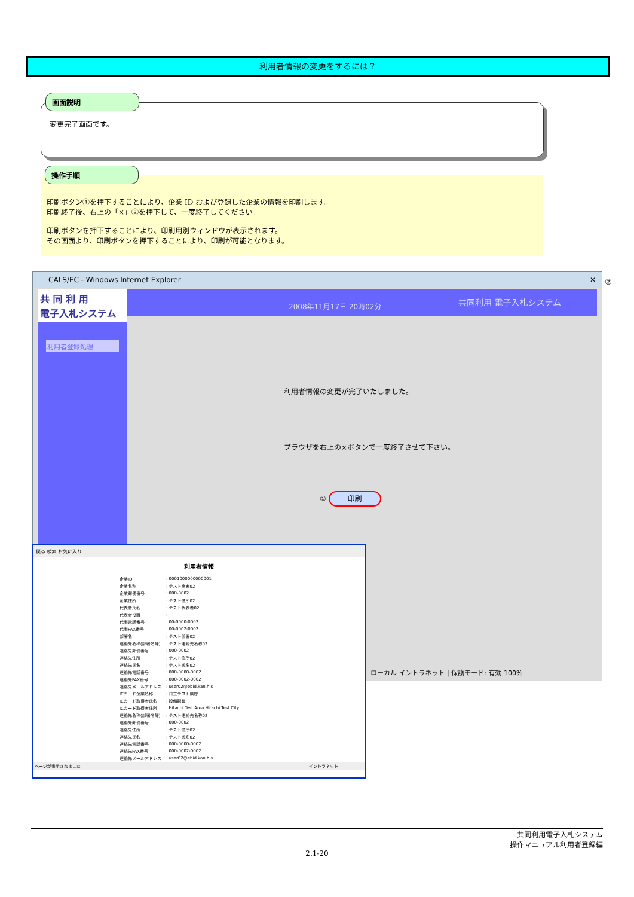利用者情報の変更をするには？
変更完了画面です。
画面説明
印刷ボタン①を押下することにより、企業 ID および登録した企業の情報を印刷します。
印刷終了後、右上の「×」②を押下して、一度終了してください。
印刷ボタンを押下することにより、印刷用別ウィンドウが表示されます。
その画面より、印刷ボタンを押下することにより、印刷が可能となります。
操作手順
CALS/EC - Windows Internet Explorer ✕
共 同 利 用
電子入札システム
利用者登録処理
2008年11月17日 20時02分 共同利用 電子入札システム
利用者情報の変更が完了いたしました。
ブラウザを右上の×ボタンで一度終了させて下さい。
① 印刷
ローカル イントラネット | 保護モード: 有効 100%
②
戻る 検索 お気に入り
利用者情報
| 企業ID | : 0001000000000001 |
| 企業名称 | : テスト業者02 |
| 企業郵便番号 | : 000-0002 |
| 企業住所 | : テスト住所02 |
| 代表者氏名 | : テスト代表者02 |
| 代表者役職 | : |
| 代表電話番号 | : 00-0000-0002 |
| 代表FAX番号 | : 00-0002-0002 |
| 部署名 | : テスト部署02 |
| 連絡先名称(部署名等) | : テスト連絡先名称02 |
| 連絡先郵便番号 | : 000-0002 |
| 連絡先住所 | : テスト住所02 |
| 連絡先氏名 | : テスト氏名02 |
| 連絡先電話番号 | : 000-0000-0002 |
| 連絡先FAX番号 | : 000-0002-0002 |
| 連絡先メールアドレス | : user02@ebid.kan.his |
| ICカード企業名称 | : 日立テスト県庁 |
| ICカード取得者氏名 | : 設備課長 |
| ICカード取得者住所 | : Hitachi Test Area Hitachi Test City |
| 連絡先名称(部署名等) | : テスト連絡先名称02 |
| 連絡先郵便番号 | : 000-0002 |
| 連絡先住所 | : テスト住所02 |
| 連絡先氏名 | : テスト氏名02 |
| 連絡先電話番号 | : 000-0000-0002 |
| 連絡先FAX番号 | : 000-0002-0002 |
| 連絡先メールアドレス | : user02@ebid.kan.his |
ページが表示されました イントラネット
共同利用電子入札システム
操作マニュアル利用者登録編
2.1-20